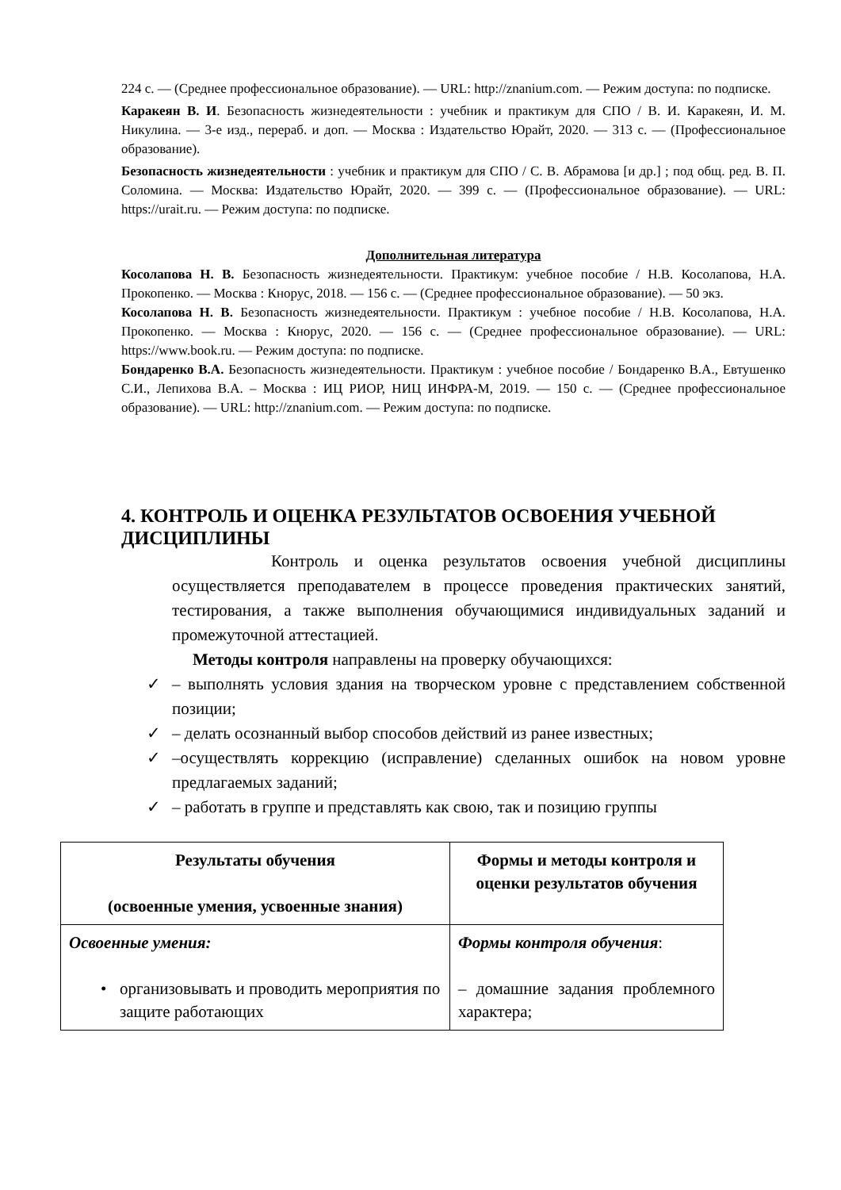224 с. — (Среднее профессиональное образование). — URL: http://znanium.com. — Режим доступа: по подписке.
Каракеян В. И. Безопасность жизнедеятельности : учебник и практикум для СПО / В. И. Каракеян, И. М. Никулина. — 3-е изд., перераб. и доп. — Москва : Издательство Юрайт, 2020. — 313 с. — (Профессиональное образование).
Безопасность жизнедеятельности : учебник и практикум для СПО / С. В. Абрамова [и др.] ; под общ. ред. В. П. Соломина. — Москва: Издательство Юрайт, 2020. — 399 с. — (Профессиональное образование). — URL: https://urait.ru. — Режим доступа: по подписке.
Дополнительная литература
Косолапова Н. В. Безопасность жизнедеятельности. Практикум: учебное пособие / Н.В. Косолапова, Н.А. Прокопенко. — Москва : Кнорус, 2018. — 156 с. — (Среднее профессиональное образование). — 50 экз.
Косолапова Н. В. Безопасность жизнедеятельности. Практикум : учебное пособие / Н.В. Косолапова, Н.А. Прокопенко. — Москва : Кнорус, 2020. — 156 с. — (Среднее профессиональное образование). — URL: https://www.book.ru. — Режим доступа: по подписке.
Бондаренко В.А. Безопасность жизнедеятельности. Практикум : учебное пособие / Бондаренко В.А., Евтушенко С.И., Лепихова В.А. – Москва : ИЦ РИОР, НИЦ ИНФРА-М, 2019. — 150 с. — (Среднее профессиональное образование). — URL: http://znanium.com. — Режим доступа: по подписке.
4. КОНТРОЛЬ И ОЦЕНКА РЕЗУЛЬТАТОВ ОСВОЕНИЯ УЧЕБНОЙ ДИСЦИПЛИНЫ
Контроль и оценка результатов освоения учебной дисциплины осуществляется преподавателем в процессе проведения практических занятий, тестирования, а также выполнения обучающимися индивидуальных заданий и промежуточной аттестацией.
Методы контроля направлены на проверку обучающихся:
✓ – выполнять условия здания на творческом уровне с представлением собственной позиции;
✓ – делать осознанный выбор способов действий из ранее известных;
✓ –осуществлять коррекцию (исправление) сделанных ошибок на новом уровне предлагаемых заданий;
✓ – работать в группе и представлять как свою, так и позицию группы
| Результаты обучения (освоенные умения, усвоенные знания) | Формы и методы контроля и оценки результатов обучения |
| --- | --- |
| Освоенные умения: • организовывать и проводить мероприятия по защите работающих | Формы контроля обучения : – домашние задания проблемного характера; |